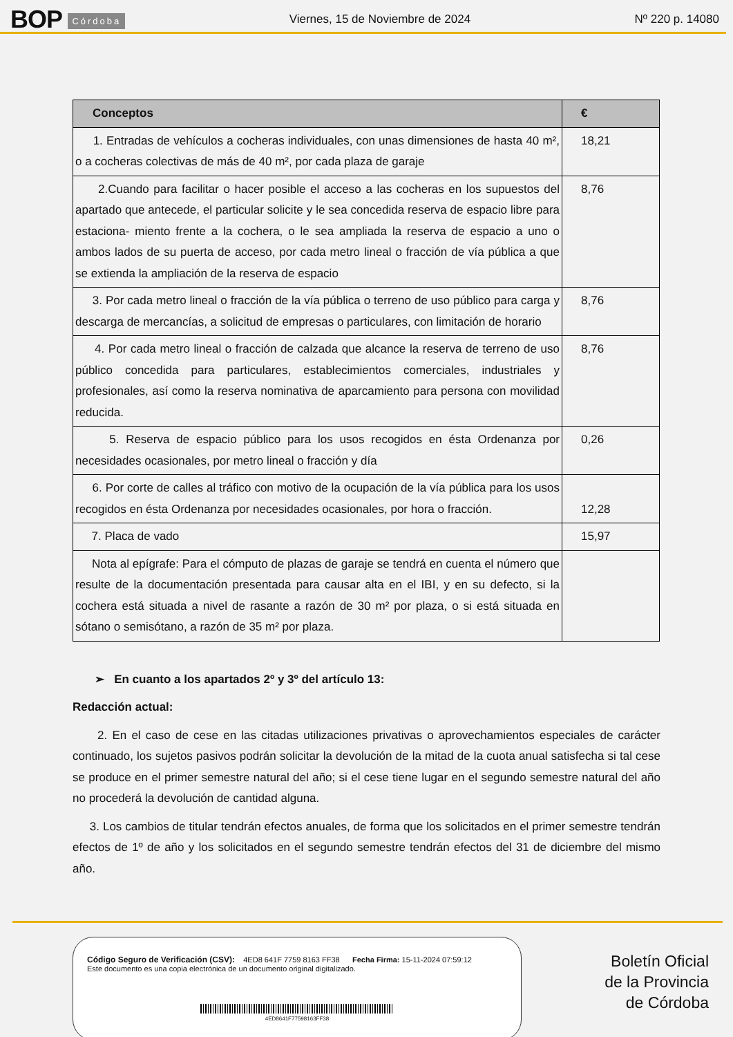BOP Córdoba
Viernes, 15 de Noviembre de 2024
Nº 220 p. 14080
| Conceptos | € |
| --- | --- |
| 1. Entradas de vehículos a cocheras individuales, con unas dimensiones de hasta 40 m², o a cocheras colectivas de más de 40 m², por cada plaza de garaje | 18,21 |
| 2.Cuando para facilitar o hacer posible el acceso a las cocheras en los supuestos del apartado que antecede, el particular solicite y le sea concedida reserva de espacio libre para estaciona- miento frente a la cochera, o le sea ampliada la reserva de espacio a uno o ambos lados de su puerta de acceso, por cada metro lineal o fracción de vía pública a que se extienda la ampliación de la reserva de espacio | 8,76 |
| 3. Por cada metro lineal o fracción de la vía pública o terreno de uso público para carga y descarga de mercancías, a solicitud de empresas o particulares, con limitación de horario | 8,76 |
| 4. Por cada metro lineal o fracción de calzada que alcance la reserva de terreno de uso público concedida para particulares, establecimientos comerciales, industriales y profesionales, así como la reserva nominativa de aparcamiento para persona con movilidad reducida. | 8,76 |
| 5. Reserva de espacio público para los usos recogidos en ésta Ordenanza por necesidades ocasionales, por metro lineal o fracción y día | 0,26 |
| 6. Por corte de calles al tráfico con motivo de la ocupación de la vía pública para los usos recogidos en ésta Ordenanza por necesidades ocasionales, por hora o fracción. | 12,28 |
| 7. Placa de vado | 15,97 |
| Nota al epígrafe: Para el cómputo de plazas de garaje se tendrá en cuenta el número que resulte de la documentación presentada para causar alta en el IBI, y en su defecto, si la cochera está situada a nivel de rasante a razón de 30 m² por plaza, o si está situada en sótano o semisótano, a razón de 35 m² por plaza. | |
➢ En cuanto a los apartados 2º y 3º del artículo 13:
Redacción actual:
2. En el caso de cese en las citadas utilizaciones privativas o aprovechamientos especiales de carácter continuado, los sujetos pasivos podrán solicitar la devolución de la mitad de la cuota anual satisfecha si tal cese se produce en el primer semestre natural del año; si el cese tiene lugar en el segundo semestre natural del año no procederá la devolución de cantidad alguna.
3. Los cambios de titular tendrán efectos anuales, de forma que los solicitados en el primer semestre tendrán efectos de 1º de año y los solicitados en el segundo semestre tendrán efectos del 31 de diciembre del mismo año.
Código Seguro de Verificación (CSV): 4ED8 641F 7759 8163 FF38 Fecha Firma: 15-11-2024 07:59:12
Este documento es una copia electrónica de un documento original digitalizado.
4ED8641F77598163FF38
Boletín Oficial
de la Provincia
de Córdoba